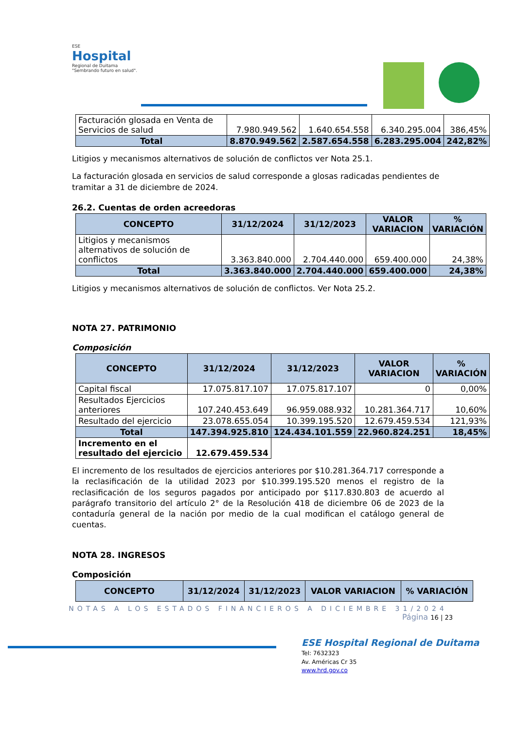ESE
Hospital
Regional de Duitama
"Sembrando futuro en salud".
| Facturación glosada en Venta de Servicios de salud | 7.980.949.562 | 1.640.654.558 | 6.340.295.004 | 386,45% |
| Total | 8.870.949.562 | 2.587.654.558 | 6.283.295.004 | 242,82% |
Litigios y mecanismos alternativos de solución de conflictos ver Nota 25.1.
La facturación glosada en servicios de salud corresponde a glosas radicadas pendientes de tramitar a 31 de diciembre de 2024.
26.2. Cuentas de orden acreedoras
| CONCEPTO | 31/12/2024 | 31/12/2023 | VALOR VARIACION | % VARIACIÓN |
| --- | --- | --- | --- | --- |
| Litigios y mecanismos alternativos de solución de conflictos | 3.363.840.000 | 2.704.440.000 | 659.400.000 | 24,38% |
| Total | 3.363.840.000 | 2.704.440.000 | 659.400.000 | 24,38% |
Litigios y mecanismos alternativos de solución de conflictos. Ver Nota 25.2.
NOTA 27. PATRIMONIO
Composición
| CONCEPTO | 31/12/2024 | 31/12/2023 | VALOR VARIACION | % VARIACIÓN |
| --- | --- | --- | --- | --- |
| Capital fiscal | 17.075.817.107 | 17.075.817.107 | 0 | 0,00% |
| Resultados Ejercicios anteriores | 107.240.453.649 | 96.959.088.932 | 10.281.364.717 | 10,60% |
| Resultado del ejercicio | 23.078.655.054 | 10.399.195.520 | 12.679.459.534 | 121,93% |
| Total | 147.394.925.810 | 124.434.101.559 | 22.960.824.251 | 18,45% |
| Incremento en el resultado del ejercicio | 12.679.459.534 | | | |
El incremento de los resultados de ejercicios anteriores por $10.281.364.717 corresponde a la reclasificación de la utilidad 2023 por $10.399.195.520 menos el registro de la reclasificación de los seguros pagados por anticipado por $117.830.803 de acuerdo al parágrafo transitorio del artículo 2° de la Resolución 418 de diciembre 06 de 2023 de la contaduría general de la nación por medio de la cual modifican el catálogo general de cuentas.
NOTA 28. INGRESOS
Composición
| CONCEPTO | 31/12/2024 | 31/12/2023 | VALOR VARIACION | % VARIACIÓN |
| --- | --- | --- | --- | --- |
NOTAS A LOS ESTADOS FINANCIEROS A DICIEMBRE 31/2024
Página 16 | 23
ESE Hospital Regional de Duitama
Tel: 7632323
Av. Américas Cr 35
www.hrd.gov.co